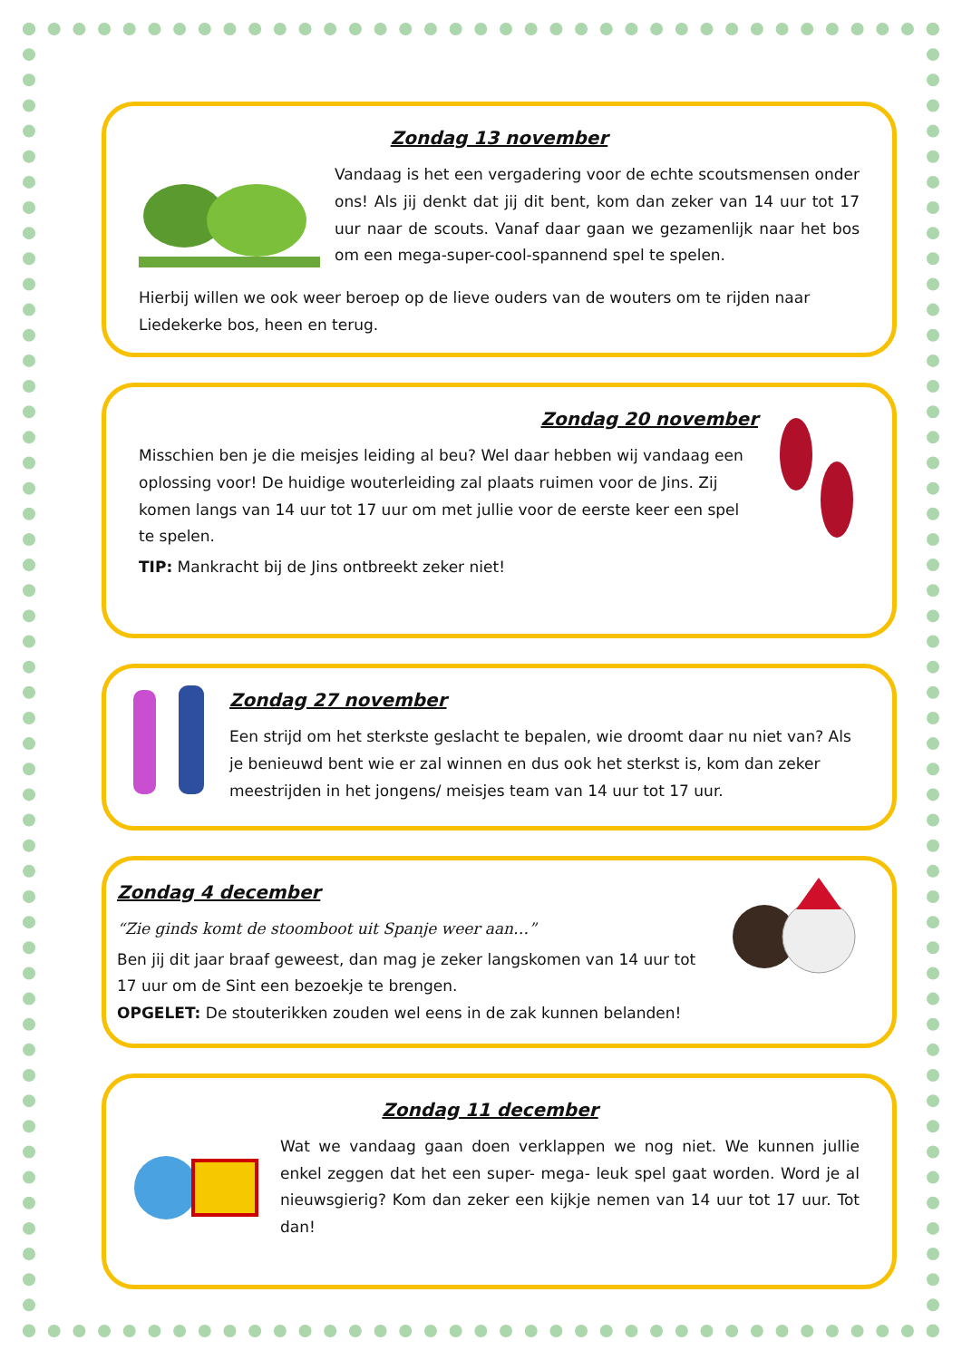Zondag 13 november
Vandaag is het een vergadering voor de echte scoutsmensen onder ons! Als jij denkt dat jij dit bent, kom dan zeker van 14 uur tot 17 uur naar de scouts. Vanaf daar gaan we gezamenlijk naar het bos om een mega-super-cool-spannend spel te spelen.
Hierbij willen we ook weer beroep op de lieve ouders van de wouters om te rijden naar Liedekerke bos, heen en terug.
Zondag 20 november
Misschien ben je die meisjes leiding al beu? Wel daar hebben wij vandaag een oplossing voor! De huidige wouterleiding zal plaats ruimen voor de Jins. Zij komen langs van 14 uur tot 17 uur om met jullie voor de eerste keer een spel te spelen.
TIP: Mankracht bij de Jins ontbreekt zeker niet!
Zondag 27 november
Een strijd om het sterkste geslacht te bepalen, wie droomt daar nu niet van? Als je benieuwd bent wie er zal winnen en dus ook het sterkst is, kom dan zeker meestrijden in het jongens/ meisjes team van 14 uur tot 17 uur.
Zondag 4 december
“Zie ginds komt de stoomboot uit Spanje weer aan…”
Ben jij dit jaar braaf geweest, dan mag je zeker langskomen van 14 uur tot 17 uur om de Sint een bezoekje te brengen.
OPGELET: De stouterikken zouden wel eens in de zak kunnen belanden!
Zondag 11 december
Wat we vandaag gaan doen verklappen we nog niet. We kunnen jullie enkel zeggen dat het een super- mega- leuk spel gaat worden. Word je al nieuwsgierig? Kom dan zeker een kijkje nemen van 14 uur tot 17 uur. Tot dan!